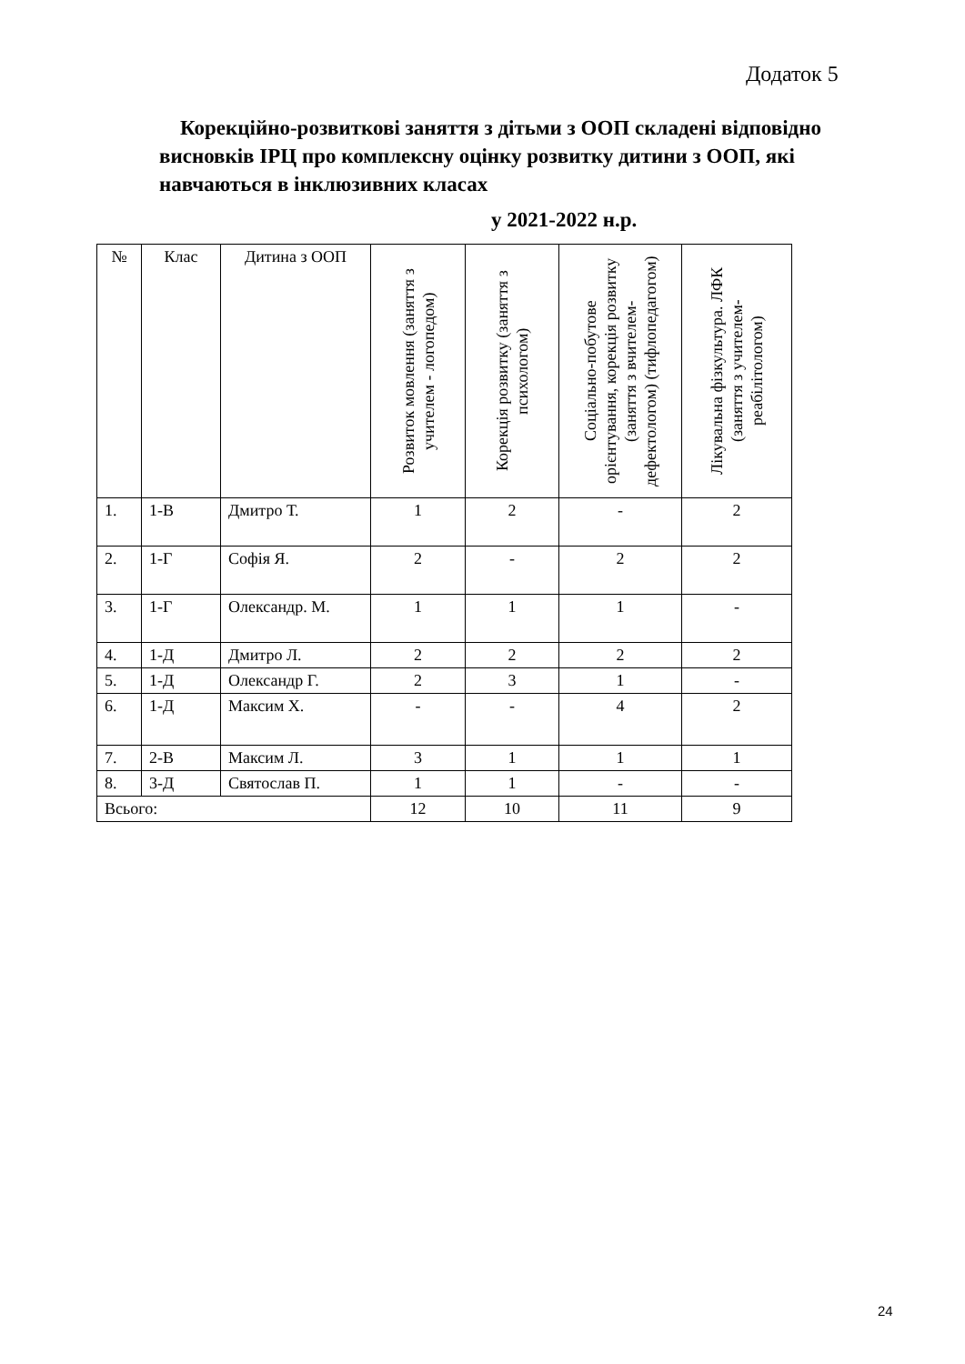Додаток 5
Корекційно-розвиткові заняття з дітьми з ООП складені відповідно висновків ІРЦ про комплексну оцінку розвитку дитини з ООП, які навчаються в інклюзивних класах
у 2021-2022 н.р.
| № | Клас | Дитина з ООП | Розвиток мовлення (заняття з учителем - логопедом) | Корекція розвитку (заняття з психологом) | Соціально-побутове орієнтування, корекція розвитку (заняття з вчителем-дефектологом) (тифлопедагогом) | Лікувальна фізкультура. ЛФК (заняття з учителем-реабілітологом) |
| --- | --- | --- | --- | --- | --- | --- |
| 1. | 1-В | Дмитро Т. | 1 | 2 | - | 2 |
| 2. | 1-Г | Софія Я. | 2 | - | 2 | 2 |
| 3. | 1-Г | Олександр. М. | 1 | 1 | 1 | - |
| 4. | 1-Д | Дмитро Л. | 2 | 2 | 2 | 2 |
| 5. | 1-Д | Олександр Г. | 2 | 3 | 1 | - |
| 6. | 1-Д | Максим Х. | - | - | 4 | 2 |
| 7. | 2-В | Максим Л. | 3 | 1 | 1 | 1 |
| 8. | 3-Д | Святослав П. | 1 | 1 | - | - |
| Всього: | | | 12 | 10 | 11 | 9 |
24